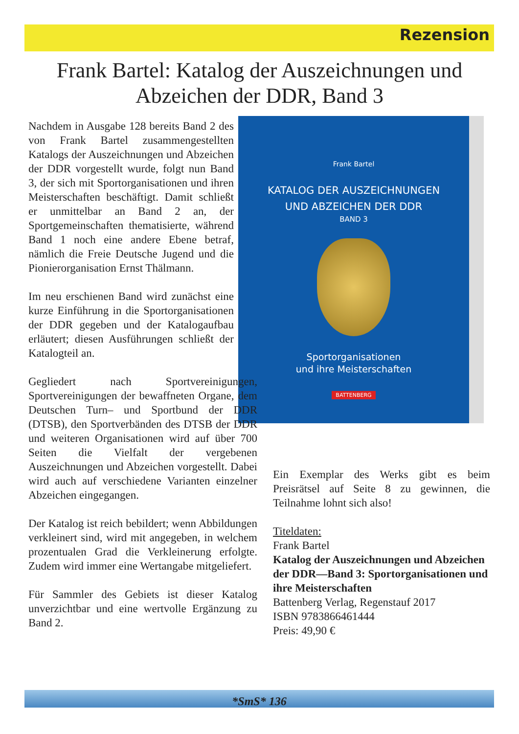Rezension
Frank Bartel: Katalog der Auszeichnungen und Abzeichen der DDR, Band 3
Frank Bartel
KATALOG DER AUSZEICHNUNGEN
UND ABZEICHEN DER DDR
BAND 3
Sportorganisationen
und ihre Meisterschaften
BATTENBERG
Nachdem in Ausgabe 128 bereits Band 2 des von Frank Bartel zusammengestellten Katalogs der Auszeichnungen und Abzeichen der DDR vorgestellt wurde, folgt nun Band 3, der sich mit Sportorganisationen und ihren Meisterschaften beschäftigt. Damit schließt er unmittelbar an Band 2 an, der Sportgemeinschaften thematisierte, während Band 1 noch eine andere Ebene betraf, nämlich die Freie Deutsche Jugend und die Pionierorganisation Ernst Thälmann.
Im neu erschienen Band wird zunächst eine kurze Einführung in die Sportorganisationen der DDR gegeben und der Katalogaufbau erläutert; diesen Ausführungen schließt der Katalogteil an.
Gegliedert nach Sportvereinigungen, Sportvereinigungen der bewaffneten Organe, dem Deutschen Turn– und Sportbund der DDR (DTSB), den Sportverbänden des DTSB der DDR und weiteren Organisationen wird auf über 700 Seiten die Vielfalt der vergebenen Auszeichnungen und Abzeichen vorgestellt. Dabei wird auch auf verschiedene Varianten einzelner Abzeichen eingegangen.
Der Katalog ist reich bebildert; wenn Abbildungen verkleinert sind, wird mit angegeben, in welchem prozentualen Grad die Verkleinerung erfolgte. Zudem wird immer eine Wertangabe mitgeliefert.
Für Sammler des Gebiets ist dieser Katalog unverzichtbar und eine wertvolle Ergänzung zu Band 2.
Ein Exemplar des Werks gibt es beim Preisrätsel auf Seite 8 zu gewinnen, die Teilnahme lohnt sich also!
Titeldaten:
Frank Bartel
Katalog der Auszeichnungen und Abzeichen der DDR—Band 3: Sportorganisationen und ihre Meisterschaften
Battenberg Verlag, Regenstauf 2017
ISBN 9783866461444
Preis: 49,90 €
*SmS* 136